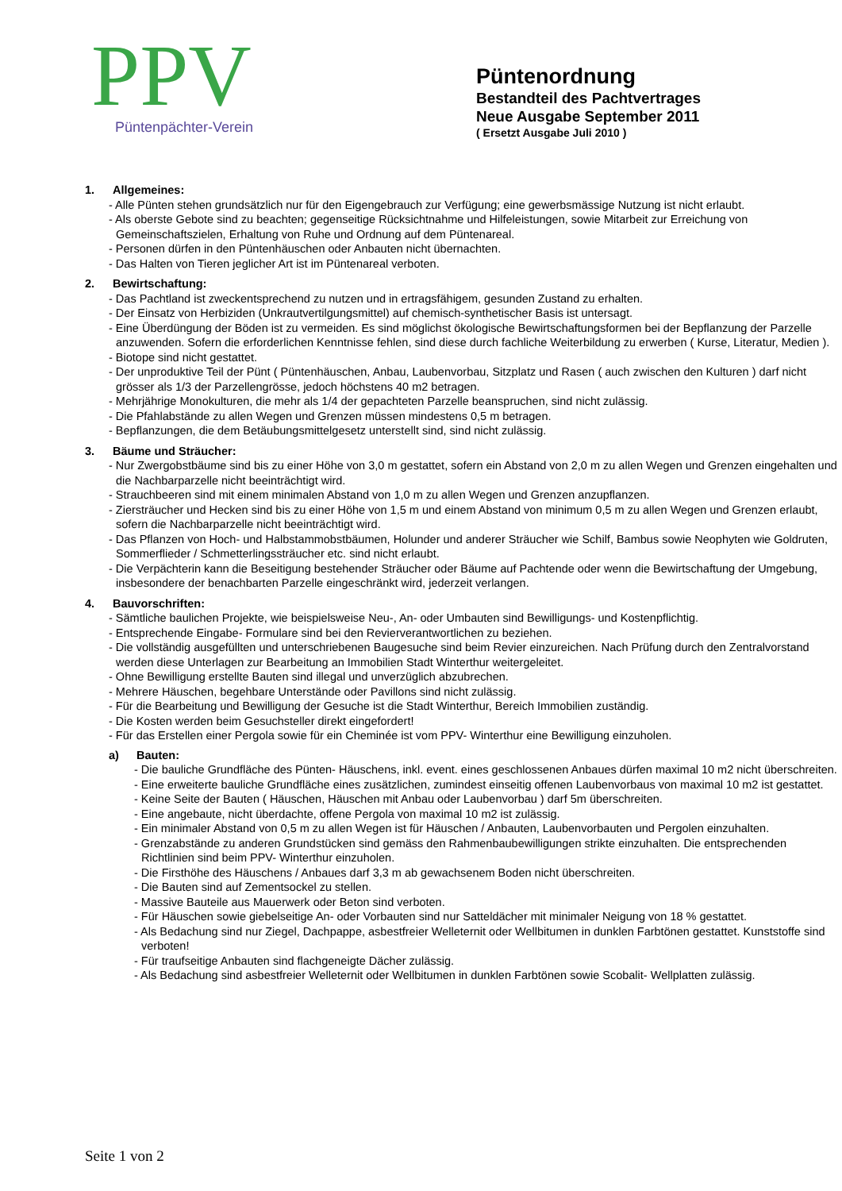PPV
Püntenpächter-Verein
Püntenordnung
Bestandteil des Pachtvertrages
Neue Ausgabe September 2011
( Ersetzt Ausgabe Juli 2010 )
1. Allgemeines:
- Alle Pünten stehen grundsätzlich nur für den Eigengebrauch zur Verfügung; eine gewerbsmässige Nutzung ist nicht erlaubt.
- Als oberste Gebote sind zu beachten; gegenseitige Rücksichtnahme und Hilfeleistungen, sowie Mitarbeit zur Erreichung von Gemeinschaftszielen, Erhaltung von Ruhe und Ordnung auf dem Püntenareal.
- Personen dürfen in den Püntenhäuschen oder Anbauten nicht übernachten.
- Das Halten von Tieren jeglicher Art ist im Püntenareal verboten.
2. Bewirtschaftung:
- Das Pachtland ist zweckentsprechend zu nutzen und in ertragsfähigem, gesunden Zustand zu erhalten.
- Der Einsatz von Herbiziden (Unkrautvertilgungsmittel) auf chemisch-synthetischer Basis ist untersagt.
- Eine Überdüngung der Böden ist zu vermeiden. Es sind möglichst ökologische Bewirtschaftungsformen bei der Bepflanzung der Parzelle anzuwenden. Sofern die erforderlichen Kenntnisse fehlen, sind diese durch fachliche Weiterbildung zu erwerben ( Kurse, Literatur, Medien ).
- Biotope sind nicht gestattet.
- Der unproduktive Teil der Pünt ( Püntenhäuschen, Anbau, Laubenvorbau, Sitzplatz und Rasen ( auch zwischen den Kulturen ) darf nicht grösser als 1/3 der Parzellengrösse, jedoch höchstens 40 m2 betragen.
- Mehrjährige Monokulturen, die mehr als 1/4 der gepachteten Parzelle beanspruchen, sind nicht zulässig.
- Die Pfahlabstände zu allen Wegen und Grenzen müssen mindestens 0,5 m betragen.
- Bepflanzungen, die dem Betäubungsmittelgesetz unterstellt sind, sind nicht zulässig.
3. Bäume und Sträucher:
- Nur Zwergobstbäume sind bis zu einer Höhe von 3,0 m gestattet, sofern ein Abstand von 2,0 m zu allen Wegen und Grenzen eingehalten und die Nachbarparzelle nicht beeinträchtigt wird.
- Strauchbeeren sind mit einem minimalen Abstand von 1,0 m zu allen Wegen und Grenzen anzupflanzen.
- Ziersträucher und Hecken sind bis zu einer Höhe von 1,5 m und einem Abstand von minimum 0,5 m zu allen Wegen und Grenzen erlaubt, sofern die Nachbarparzelle nicht beeinträchtigt wird.
- Das Pflanzen von Hoch- und Halbstammobstbäumen, Holunder und anderer Sträucher wie Schilf, Bambus sowie Neophyten wie Goldruten, Sommerflieder / Schmetterlingssträucher etc. sind nicht erlaubt.
- Die Verpächterin kann die Beseitigung bestehender Sträucher oder Bäume auf Pachtende oder wenn die Bewirtschaftung der Umgebung, insbesondere der benachbarten Parzelle eingeschränkt wird, jederzeit verlangen.
4. Bauvorschriften:
- Sämtliche baulichen Projekte, wie beispielsweise Neu-, An- oder Umbauten sind Bewilligungs- und Kostenpflichtig.
- Entsprechende Eingabe- Formulare sind bei den Revierverantwortlichen zu beziehen.
- Die vollständig ausgefüllten und unterschriebenen Baugesuche sind beim Revier einzureichen. Nach Prüfung durch den Zentralvorstand werden diese Unterlagen zur Bearbeitung an Immobilien Stadt Winterthur weitergeleitet.
- Ohne Bewilligung erstellte Bauten sind illegal und unverzüglich abzubrechen.
- Mehrere Häuschen, begehbare Unterstände oder Pavillons sind nicht zulässig.
- Für die Bearbeitung und Bewilligung der Gesuche ist die Stadt Winterthur, Bereich Immobilien zuständig.
- Die Kosten werden beim Gesuchsteller direkt eingefordert!
- Für das Erstellen einer Pergola sowie für ein Cheminée ist vom PPV- Winterthur eine Bewilligung einzuholen.
a) Bauten:
- Die bauliche Grundfläche des Pünten- Häuschens, inkl. event. eines geschlossenen Anbaues dürfen maximal 10 m2 nicht überschreiten.
- Eine erweiterte bauliche Grundfläche eines zusätzlichen, zumindest einseitig offenen Laubenvorbaus von maximal 10 m2 ist gestattet.
- Keine Seite der Bauten ( Häuschen, Häuschen mit Anbau oder Laubenvorbau ) darf 5m überschreiten.
- Eine angebaute, nicht überdachte, offene Pergola von maximal 10 m2 ist zulässig.
- Ein minimaler Abstand von 0,5 m zu allen Wegen ist für Häuschen / Anbauten, Laubenvorbauten und Pergolen einzuhalten.
- Grenzabstände zu anderen Grundstücken sind gemäss den Rahmenbaubewilligungen strikte einzuhalten. Die entsprechenden Richtlinien sind beim PPV- Winterthur einzuholen.
- Die Firsthöhe des Häuschens / Anbaues darf 3,3 m ab gewachsenem Boden nicht überschreiten.
- Die Bauten sind auf Zementsockel zu stellen.
- Massive Bauteile aus Mauerwerk oder Beton sind verboten.
- Für Häuschen sowie giebelseitige An- oder Vorbauten sind nur Satteldächer mit minimaler Neigung von 18 % gestattet.
- Als Bedachung sind nur Ziegel, Dachpappe, asbestfreier Welleternit oder Wellbitumen in dunklen Farbtönen gestattet. Kunststoffe sind verboten!
- Für traufseitige Anbauten sind flachgeneigte Dächer zulässig.
- Als Bedachung sind asbestfreier Welleternit oder Wellbitumen in dunklen Farbtönen sowie Scobalit- Wellplatten zulässig.
Seite 1 von 2